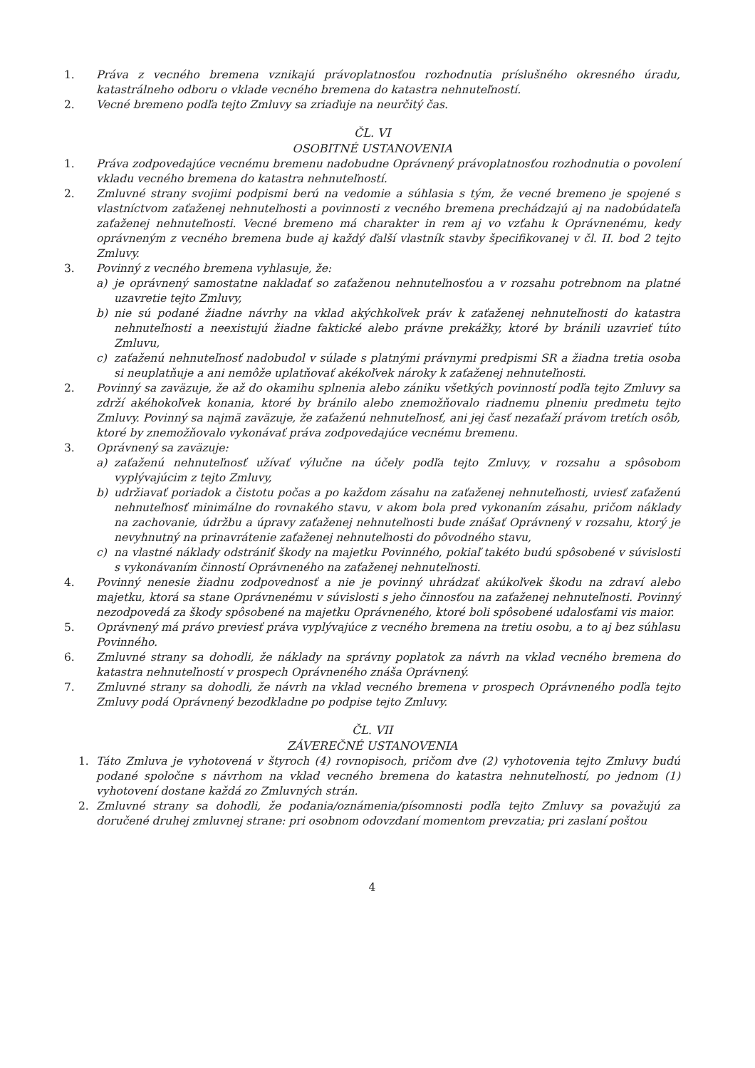1. Práva z vecného bremena vznikajú právoplatnosťou rozhodnutia príslušného okresného úradu, katastrálneho odboru o vklade vecného bremena do katastra nehnuteľností.
2. Vecné bremeno podľa tejto Zmluvy sa zriaďuje na neurčitý čas.
ČL. VI
OSOBITNÉ USTANOVENIA
1. Práva zodpovedajúce vecnému bremenu nadobudne Oprávnený právoplatnosťou rozhodnutia o povolení vkladu vecného bremena do katastra nehnuteľností.
2. Zmluvné strany svojimi podpismi berú na vedomie a súhlasia s tým, že vecné bremeno je spojené s vlastníctvom zaťaženej nehnuteľnosti a povinnosti z vecného bremena prechádzajú aj na nadobúdateľa zaťaženej nehnuteľnosti. Vecné bremeno má charakter in rem aj vo vzťahu k Oprávnenému, kedy oprávneným z vecného bremena bude aj každý ďalší vlastník stavby špecifikovanej v čl. II. bod 2 tejto Zmluvy.
3. Povinný z vecného bremena vyhlasuje, že:
a) je oprávnený samostatne nakladať so zaťaženou nehnuteľnosťou a v rozsahu potrebnom na platné uzavretie tejto Zmluvy,
b) nie sú podané žiadne návrhy na vklad akýchkoľvek práv k zaťaženej nehnuteľnosti do katastra nehnuteľnosti a neexistujú žiadne faktické alebo právne prekážky, ktoré by bránili uzavrieť túto Zmluvu,
c) zaťaženú nehnuteľnosť nadobudol v súlade s platnými právnymi predpismi SR a žiadna tretia osoba si neuplatňuje a ani nemôže uplatňovať akékoľvek nároky k zaťaženej nehnuteľnosti.
2. Povinný sa zaväzuje, že až do okamihu splnenia alebo zániku všetkých povinností podľa tejto Zmluvy sa zdrží akéhokoľvek konania, ktoré by bránilo alebo znemožňovalo riadnemu plneniu predmetu tejto Zmluvy. Povinný sa najmä zaväzuje, že zaťaženú nehnuteľnosť, ani jej časť nezaťaží právom tretích osôb, ktoré by znemožňovalo vykonávať práva zodpovedajúce vecnému bremenu.
3. Oprávnený sa zaväzuje:
a) zaťaženú nehnuteľnosť užívať výlučne na účely podľa tejto Zmluvy, v rozsahu a spôsobom vyplývajúcim z tejto Zmluvy,
b) udržiavať poriadok a čistotu počas a po každom zásahu na zaťaženej nehnuteľnosti, uviesť zaťaženú nehnuteľnosť minimálne do rovnakého stavu, v akom bola pred vykonaním zásahu, pričom náklady na zachovanie, údržbu a úpravy zaťaženej nehnuteľnosti bude znášať Oprávnený v rozsahu, ktorý je nevyhnutný na prinavrátenie zaťaženej nehnuteľnosti do pôvodného stavu,
c) na vlastné náklady odstrániť škody na majetku Povinného, pokiaľ takéto budú spôsobené v súvislosti s vykonávaním činností Oprávneného na zaťaženej nehnuteľnosti.
4. Povinný nenesie žiadnu zodpovednosť a nie je povinný uhrádzať akúkoľvek škodu na zdraví alebo majetku, ktorá sa stane Oprávnenému v súvislosti s jeho činnosťou na zaťaženej nehnuteľnosti. Povinný nezodpovedá za škody spôsobené na majetku Oprávneného, ktoré boli spôsobené udalosťami vis maior.
5. Oprávnený má právo previesť práva vyplývajúce z vecného bremena na tretiu osobu, a to aj bez súhlasu Povinného.
6. Zmluvné strany sa dohodli, že náklady na správny poplatok za návrh na vklad vecného bremena do katastra nehnuteľností v prospech Oprávneného znáša Oprávnený.
7. Zmluvné strany sa dohodli, že návrh na vklad vecného bremena v prospech Oprávneného podľa tejto Zmluvy podá Oprávnený bezodkladne po podpise tejto Zmluvy.
ČL. VII
ZÁVEREČNÉ USTANOVENIA
1. Táto Zmluva je vyhotovená v štyroch (4) rovnopisoch, pričom dve (2) vyhotovenia tejto Zmluvy budú podané spoločne s návrhom na vklad vecného bremena do katastra nehnuteľností, po jednom (1) vyhotovení dostane každá zo Zmluvných strán.
2. Zmluvné strany sa dohodli, že podania/oznámenia/písomnosti podľa tejto Zmluvy sa považujú za doručené druhej zmluvnej strane: pri osobnom odovzdaní momentom prevzatia; pri zaslaní poštou
4